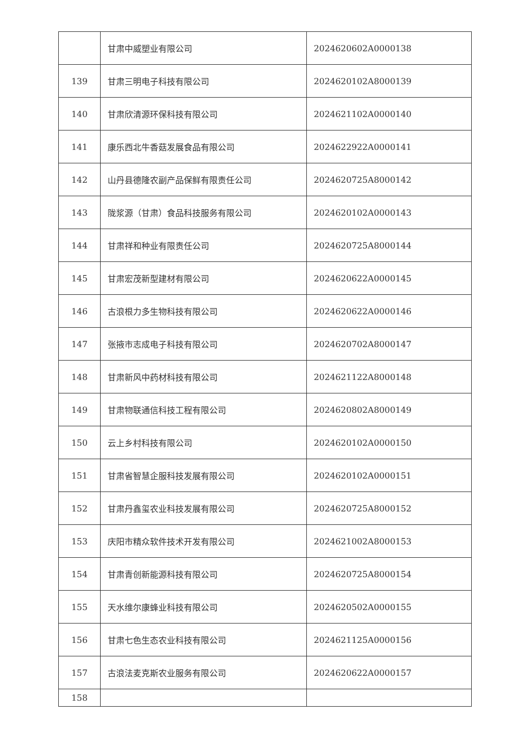| | 甘肃中威塑业有限公司 | 2024620602A0000138 |
| 139 | 甘肃三明电子科技有限公司 | 2024620102A8000139 |
| 140 | 甘肃欣清源环保科技有限公司 | 2024621102A0000140 |
| 141 | 康乐西北牛香菇发展食品有限公司 | 2024622922A0000141 |
| 142 | 山丹县德隆农副产品保鲜有限责任公司 | 2024620725A8000142 |
| 143 | 陇浆源（甘肃）食品科技服务有限公司 | 2024620102A0000143 |
| 144 | 甘肃祥和种业有限责任公司 | 2024620725A8000144 |
| 145 | 甘肃宏茂新型建材有限公司 | 2024620622A0000145 |
| 146 | 古浪根力多生物科技有限公司 | 2024620622A0000146 |
| 147 | 张掖市志成电子科技有限公司 | 2024620702A8000147 |
| 148 | 甘肃新风中药材科技有限公司 | 2024621122A8000148 |
| 149 | 甘肃物联通信科技工程有限公司 | 2024620802A8000149 |
| 150 | 云上乡村科技有限公司 | 2024620102A0000150 |
| 151 | 甘肃省智慧企服科技发展有限公司 | 2024620102A0000151 |
| 152 | 甘肃丹鑫玺农业科技发展有限公司 | 2024620725A8000152 |
| 153 | 庆阳市精众软件技术开发有限公司 | 2024621002A8000153 |
| 154 | 甘肃青创新能源科技有限公司 | 2024620725A8000154 |
| 155 | 天水维尔康蜂业科技有限公司 | 2024620502A0000155 |
| 156 | 甘肃七色生态农业科技有限公司 | 2024621125A0000156 |
| 157 | 古浪法麦克斯农业服务有限公司 | 2024620622A0000157 |
| 158 | | |